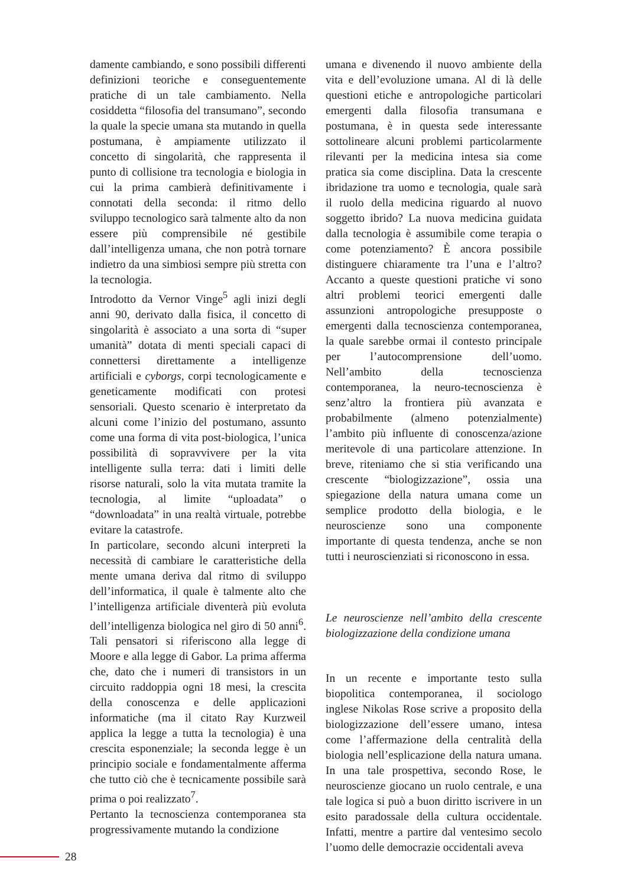damente cambiando, e sono possibili differenti definizioni teoriche e conseguentemente pratiche di un tale cambiamento. Nella cosiddetta “filosofia del transumano”, secondo la quale la specie umana sta mutando in quella postumana, è ampiamente utilizzato il concetto di singolarità, che rappresenta il punto di collisione tra tecnologia e biologia in cui la prima cambierà definitivamente i connotati della seconda: il ritmo dello sviluppo tecnologico sarà talmente alto da non essere più comprensibile né gestibile dall’intelligenza umana, che non potrà tornare indietro da una simbiosi sempre più stretta con la tecnologia.
Introdotto da Vernor Vinge<sup>5</sup> agli inizi degli anni 90, derivato dalla fisica, il concetto di singolarità è associato a una sorta di “super umanità” dotata di menti speciali capaci di connettersi direttamente a intelligenze artificiali e cyborgs, corpi tecnologicamente e geneticamente modificati con protesi sensoriali. Questo scenario è interpretato da alcuni come l’inizio del postumano, assunto come una forma di vita post-biologica, l’unica possibilità di sopravvivere per la vita intelligente sulla terra: dati i limiti delle risorse naturali, solo la vita mutata tramite la tecnologia, al limite “uploadata” o “downloadata” in una realtà virtuale, potrebbe evitare la catastrofe.
In particolare, secondo alcuni interpreti la necessità di cambiare le caratteristiche della mente umana deriva dal ritmo di sviluppo dell’informatica, il quale è talmente alto che l’intelligenza artificiale diventerà più evoluta dell’intelligenza biologica nel giro di 50 anni<sup>6</sup>. Tali pensatori si riferiscono alla legge di Moore e alla legge di Gabor. La prima afferma che, dato che i numeri di transistors in un circuito raddoppia ogni 18 mesi, la crescita della conoscenza e delle applicazioni informatiche (ma il citato Ray Kurzweil applica la legge a tutta la tecnologia) è una crescita esponenziale; la seconda legge è un principio sociale e fondamentalmente afferma che tutto ciò che è tecnicamente possibile sarà prima o poi realizzato<sup>7</sup>.
Pertanto la tecnoscienza contemporanea sta progressivamente mutando la condizione
umana e divenendo il nuovo ambiente della vita e dell’evoluzione umana. Al di là delle questioni etiche e antropologiche particolari emergenti dalla filosofia transumana e postumana, è in questa sede interessante sottolineare alcuni problemi particolarmente rilevanti per la medicina intesa sia come pratica sia come disciplina. Data la crescente ibridazione tra uomo e tecnologia, quale sarà il ruolo della medicina riguardo al nuovo soggetto ibrido? La nuova medicina guidata dalla tecnologia è assumibile come terapia o come potenziamento? È ancora possibile distinguere chiaramente tra l’una e l’altro? Accanto a queste questioni pratiche vi sono altri problemi teorici emergenti dalle assunzioni antropologiche presupposte o emergenti dalla tecnoscienza contemporanea, la quale sarebbe ormai il contesto principale per l’autocomprensione dell’uomo. Nell’ambito della tecnoscienza contemporanea, la neuro-tecnoscienza è senz’altro la frontiera più avanzata e probabilmente (almeno potenzialmente) l’ambito più influente di conoscenza/azione meritevole di una particolare attenzione. In breve, riteniamo che si stia verificando una crescente “biologizzazione”, ossia una spiegazione della natura umana come un semplice prodotto della biologia, e le neuroscienze sono una componente importante di questa tendenza, anche se non tutti i neuroscienziati si riconoscono in essa.
Le neuroscienze nell’ambito della crescente biologizzazione della condizione umana
In un recente e importante testo sulla biopolitica contemporanea, il sociologo inglese Nikolas Rose scrive a proposito della biologizzazione dell’essere umano, intesa come l’affermazione della centralità della biologia nell’esplicazione della natura umana. In una tale prospettiva, secondo Rose, le neuroscienze giocano un ruolo centrale, e una tale logica si può a buon diritto iscrivere in un esito paradossale della cultura occidentale. Infatti, mentre a partire dal ventesimo secolo l’uomo delle democrazie occidentali aveva
28